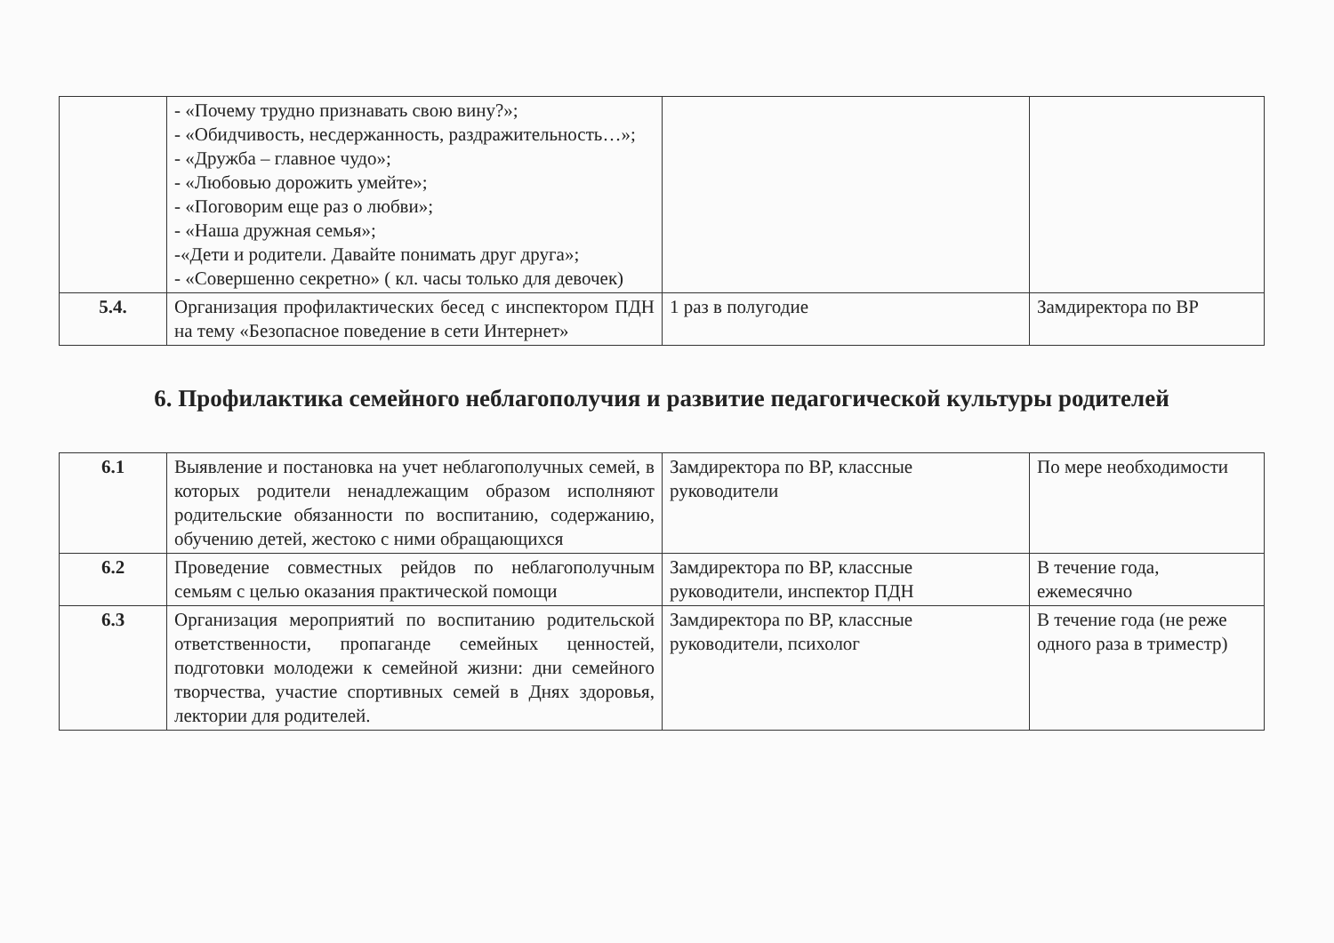| | - «Почему трудно признавать свою вину?»; - «Обидчивость, несдержанность, раздражительность…»; - «Дружба – главное чудо»; - «Любовью дорожить умейте»; - «Поговорим еще раз о любви»; - «Наша дружная семья»; -«Дети и родители. Давайте понимать друг друга»; - «Совершенно секретно» ( кл. часы только для девочек) | | |
| 5.4. | Организация профилактических бесед с инспектором ПДН на тему «Безопасное поведение в сети Интернет» | 1 раз в полугодие | Замдиректора по ВР |
6. Профилактика семейного неблагополучия и развитие педагогической культуры родителей
| 6.1 | Выявление и постановка на учет неблагополучных семей, в которых родители ненадлежащим образом исполняют родительские обязанности по воспитанию, содержанию, обучению детей, жестоко с ними обращающихся | Замдиректора по ВР, классные руководители | По мере необходимости |
| 6.2 | Проведение совместных рейдов по неблагополучным семьям с целью оказания практической помощи | Замдиректора по ВР, классные руководители, инспектор ПДН | В течение года, ежемесячно |
| 6.3 | Организация мероприятий по воспитанию родительской ответственности, пропаганде семейных ценностей, подготовки молодежи к семейной жизни: дни семейного творчества, участие спортивных семей в Днях здоровья, лектории для родителей. | Замдиректора по ВР, классные руководители, психолог | В течение года (не реже одного раза в триместр) |